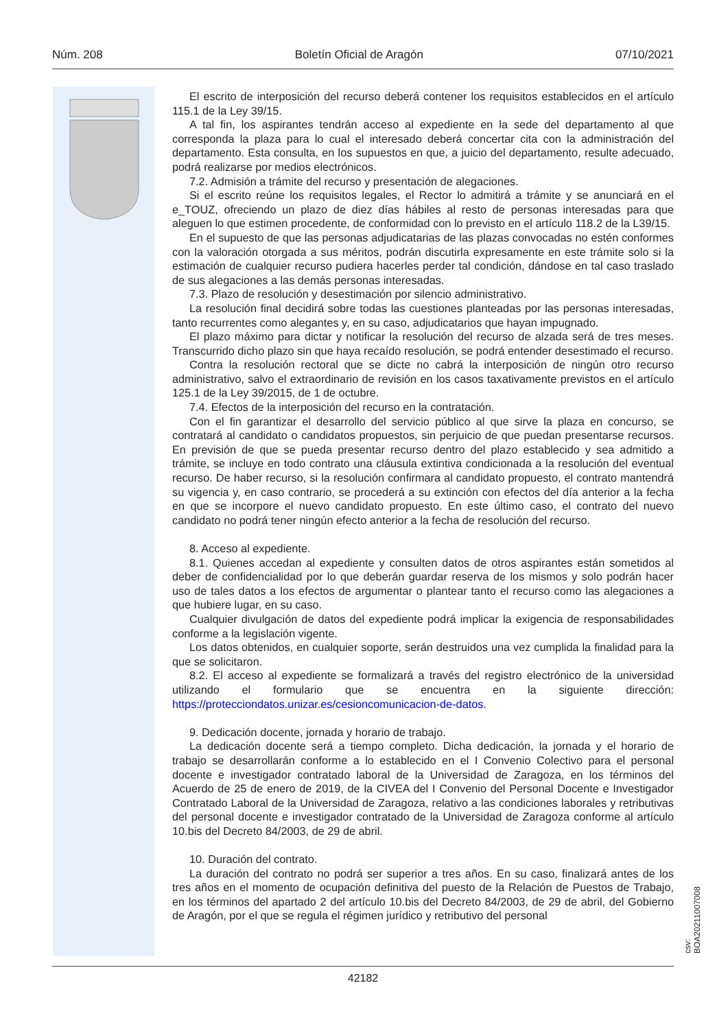Núm. 208 Boletín Oficial de Aragón 07/10/2021
El escrito de interposición del recurso deberá contener los requisitos establecidos en el artículo 115.1 de la Ley 39/15.
A tal fin, los aspirantes tendrán acceso al expediente en la sede del departamento al que corresponda la plaza para lo cual el interesado deberá concertar cita con la administración del departamento. Esta consulta, en los supuestos en que, a juicio del departamento, resulte adecuado, podrá realizarse por medios electrónicos.
7.2. Admisión a trámite del recurso y presentación de alegaciones.
Si el escrito reúne los requisitos legales, el Rector lo admitirá a trámite y se anunciará en el e_TOUZ, ofreciendo un plazo de diez días hábiles al resto de personas interesadas para que aleguen lo que estimen procedente, de conformidad con lo previsto en el artículo 118.2 de la L39/15.
En el supuesto de que las personas adjudicatarias de las plazas convocadas no estén conformes con la valoración otorgada a sus méritos, podrán discutirla expresamente en este trámite solo si la estimación de cualquier recurso pudiera hacerles perder tal condición, dándose en tal caso traslado de sus alegaciones a las demás personas interesadas.
7.3. Plazo de resolución y desestimación por silencio administrativo.
La resolución final decidirá sobre todas las cuestiones planteadas por las personas interesadas, tanto recurrentes como alegantes y, en su caso, adjudicatarios que hayan impugnado.
El plazo máximo para dictar y notificar la resolución del recurso de alzada será de tres meses. Transcurrido dicho plazo sin que haya recaído resolución, se podrá entender desestimado el recurso.
Contra la resolución rectoral que se dicte no cabrá la interposición de ningún otro recurso administrativo, salvo el extraordinario de revisión en los casos taxativamente previstos en el artículo 125.1 de la Ley 39/2015, de 1 de octubre.
7.4. Efectos de la interposición del recurso en la contratación.
Con el fin garantizar el desarrollo del servicio público al que sirve la plaza en concurso, se contratará al candidato o candidatos propuestos, sin perjuicio de que puedan presentarse recursos. En previsión de que se pueda presentar recurso dentro del plazo establecido y sea admitido a trámite, se incluye en todo contrato una cláusula extintiva condicionada a la resolución del eventual recurso. De haber recurso, si la resolución confirmara al candidato propuesto, el contrato mantendrá su vigencia y, en caso contrario, se procederá a su extinción con efectos del día anterior a la fecha en que se incorpore el nuevo candidato propuesto. En este último caso, el contrato del nuevo candidato no podrá tener ningún efecto anterior a la fecha de resolución del recurso.
8. Acceso al expediente.
8.1. Quienes accedan al expediente y consulten datos de otros aspirantes están sometidos al deber de confidencialidad por lo que deberán guardar reserva de los mismos y solo podrán hacer uso de tales datos a los efectos de argumentar o plantear tanto el recurso como las alegaciones a que hubiere lugar, en su caso.
Cualquier divulgación de datos del expediente podrá implicar la exigencia de responsabilidades conforme a la legislación vigente.
Los datos obtenidos, en cualquier soporte, serán destruidos una vez cumplida la finalidad para la que se solicitaron.
8.2. El acceso al expediente se formalizará a través del registro electrónico de la universidad utilizando el formulario que se encuentra en la siguiente dirección: https://protecciondatos.unizar.es/cesioncomunicacion-de-datos.
9. Dedicación docente, jornada y horario de trabajo.
La dedicación docente será a tiempo completo. Dicha dedicación, la jornada y el horario de trabajo se desarrollarán conforme a lo establecido en el I Convenio Colectivo para el personal docente e investigador contratado laboral de la Universidad de Zaragoza, en los términos del Acuerdo de 25 de enero de 2019, de la CIVEA del I Convenio del Personal Docente e Investigador Contratado Laboral de la Universidad de Zaragoza, relativo a las condiciones laborales y retributivas del personal docente e investigador contratado de la Universidad de Zaragoza conforme al artículo 10.bis del Decreto 84/2003, de 29 de abril.
10. Duración del contrato.
La duración del contrato no podrá ser superior a tres años. En su caso, finalizará antes de los tres años en el momento de ocupación definitiva del puesto de la Relación de Puestos de Trabajo, en los términos del apartado 2 del artículo 10.bis del Decreto 84/2003, de 29 de abril, del Gobierno de Aragón, por el que se regula el régimen jurídico y retributivo del personal
csv: BOA20211007008
42182